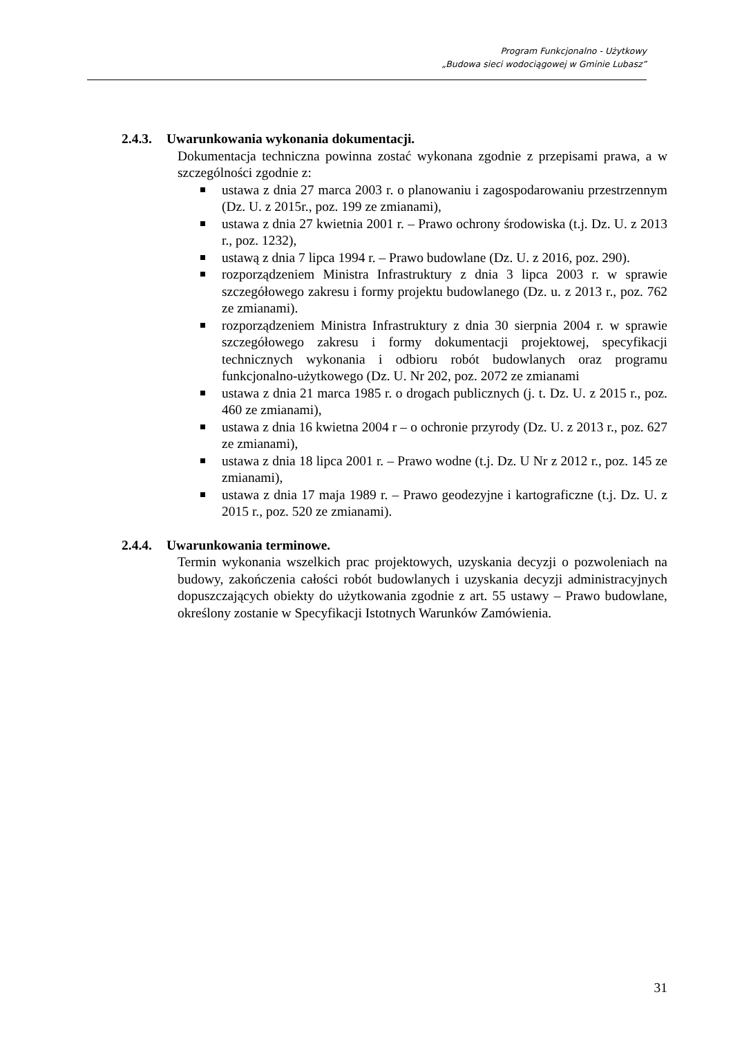Program Funkcjonalno - Użytkowy
„Budowa sieci wodociągowej w Gminie Lubasz”
2.4.3. Uwarunkowania wykonania dokumentacji.
Dokumentacja techniczna powinna zostać wykonana zgodnie z przepisami prawa, a w szczególności zgodnie z:
ustawa z dnia 27 marca 2003 r. o planowaniu i zagospodarowaniu przestrzennym (Dz. U. z 2015r., poz. 199 ze zmianami),
ustawa z dnia 27 kwietnia 2001 r. – Prawo ochrony środowiska (t.j. Dz. U. z 2013 r., poz. 1232),
ustawą z dnia 7 lipca 1994 r. – Prawo budowlane (Dz. U. z 2016, poz. 290).
rozporządzeniem Ministra Infrastruktury z dnia 3 lipca 2003 r. w sprawie szczegółowego zakresu i formy projektu budowlanego (Dz. u. z 2013 r., poz. 762 ze zmianami).
rozporządzeniem Ministra Infrastruktury z dnia 30 sierpnia 2004 r. w sprawie szczegółowego zakresu i formy dokumentacji projektowej, specyfikacji technicznych wykonania i odbioru robót budowlanych oraz programu funkcjonalno-użytkowego (Dz. U. Nr 202, poz. 2072 ze zmianami
ustawa z dnia 21 marca 1985 r. o drogach publicznych (j. t. Dz. U. z 2015 r., poz. 460 ze zmianami),
ustawa z dnia 16 kwietna 2004 r – o ochronie przyrody (Dz. U. z 2013 r., poz. 627 ze zmianami),
ustawa z dnia 18 lipca 2001 r. – Prawo wodne (t.j. Dz. U Nr z 2012 r., poz. 145 ze zmianami),
ustawa z dnia 17 maja 1989 r. – Prawo geodezyjne i kartograficzne (t.j. Dz. U. z 2015 r., poz. 520 ze zmianami).
2.4.4. Uwarunkowania terminowe.
Termin wykonania wszelkich prac projektowych, uzyskania decyzji o pozwoleniach na budowy, zakończenia całości robót budowlanych i uzyskania decyzji administracyjnych dopuszczających obiekty do użytkowania zgodnie z art. 55 ustawy – Prawo budowlane, określony zostanie w Specyfikacji Istotnych Warunków Zamówienia.
31